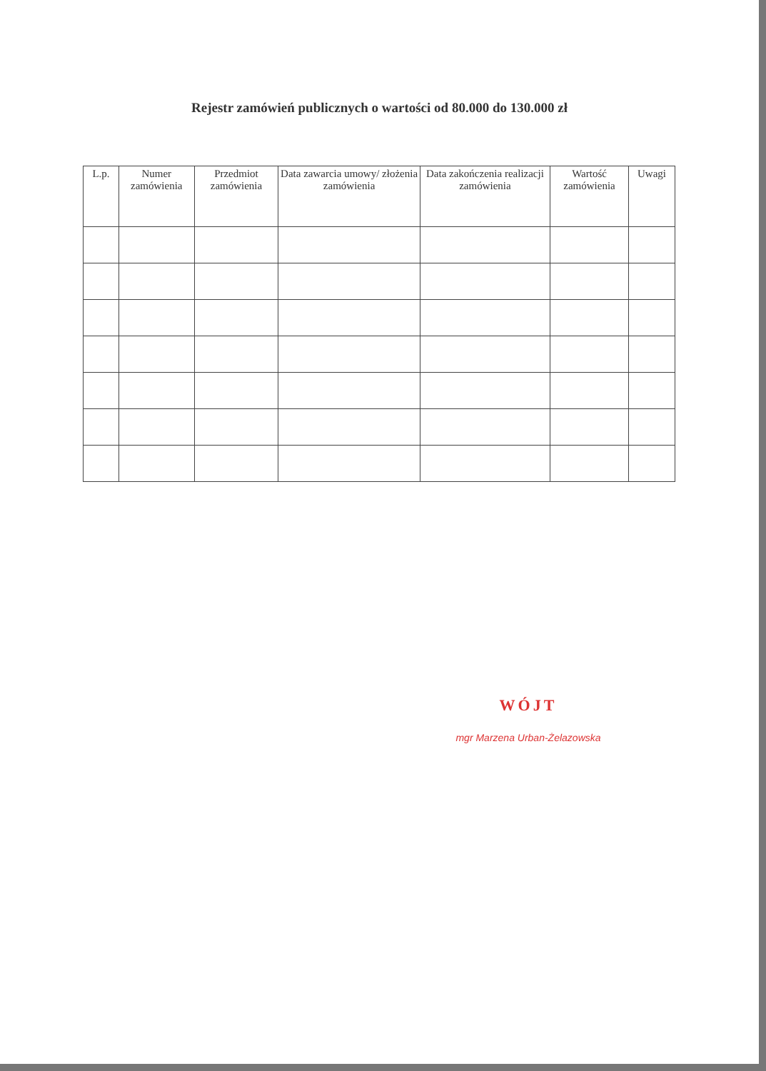Rejestr zamówień publicznych o wartości od 80.000 do 130.000 zł
| L.p. | Numer zamówienia | Przedmiot zamówienia | Data zawarcia umowy/ złożenia zamówienia | Data zakończenia realizacji zamówienia | Wartość zamówienia | Uwagi |
| --- | --- | --- | --- | --- | --- | --- |
WÓJT
mgr Marzena Urban-Żelazowska